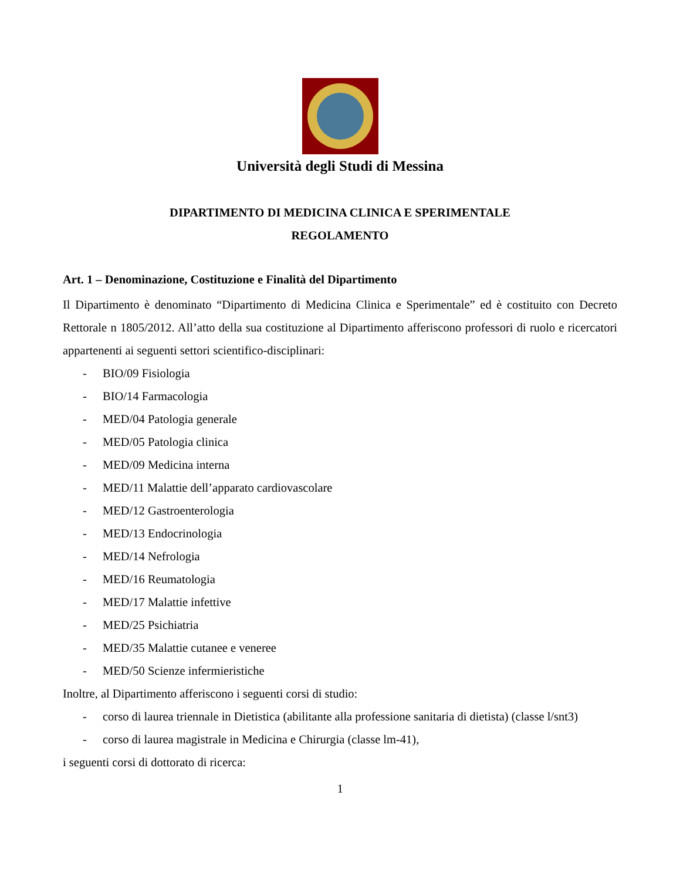Università degli Studi di Messina
DIPARTIMENTO DI MEDICINA CLINICA E SPERIMENTALE
REGOLAMENTO
Art. 1 – Denominazione, Costituzione e Finalità del Dipartimento
Il Dipartimento è denominato “Dipartimento di Medicina Clinica e Sperimentale” ed è costituito con Decreto Rettorale n 1805/2012. All’atto della sua costituzione al Dipartimento afferiscono professori di ruolo e ricercatori appartenenti ai seguenti settori scientifico-disciplinari:
- BIO/09 Fisiologia
- BIO/14 Farmacologia
- MED/04 Patologia generale
- MED/05 Patologia clinica
- MED/09 Medicina interna
- MED/11 Malattie dell’apparato cardiovascolare
- MED/12 Gastroenterologia
- MED/13 Endocrinologia
- MED/14 Nefrologia
- MED/16 Reumatologia
- MED/17 Malattie infettive
- MED/25 Psichiatria
- MED/35 Malattie cutanee e veneree
- MED/50 Scienze infermieristiche
Inoltre, al Dipartimento afferiscono i seguenti corsi di studio:
- corso di laurea triennale in Dietistica (abilitante alla professione sanitaria di dietista) (classe l/snt3)
- corso di laurea magistrale in Medicina e Chirurgia (classe lm-41),
i seguenti corsi di dottorato di ricerca:
1